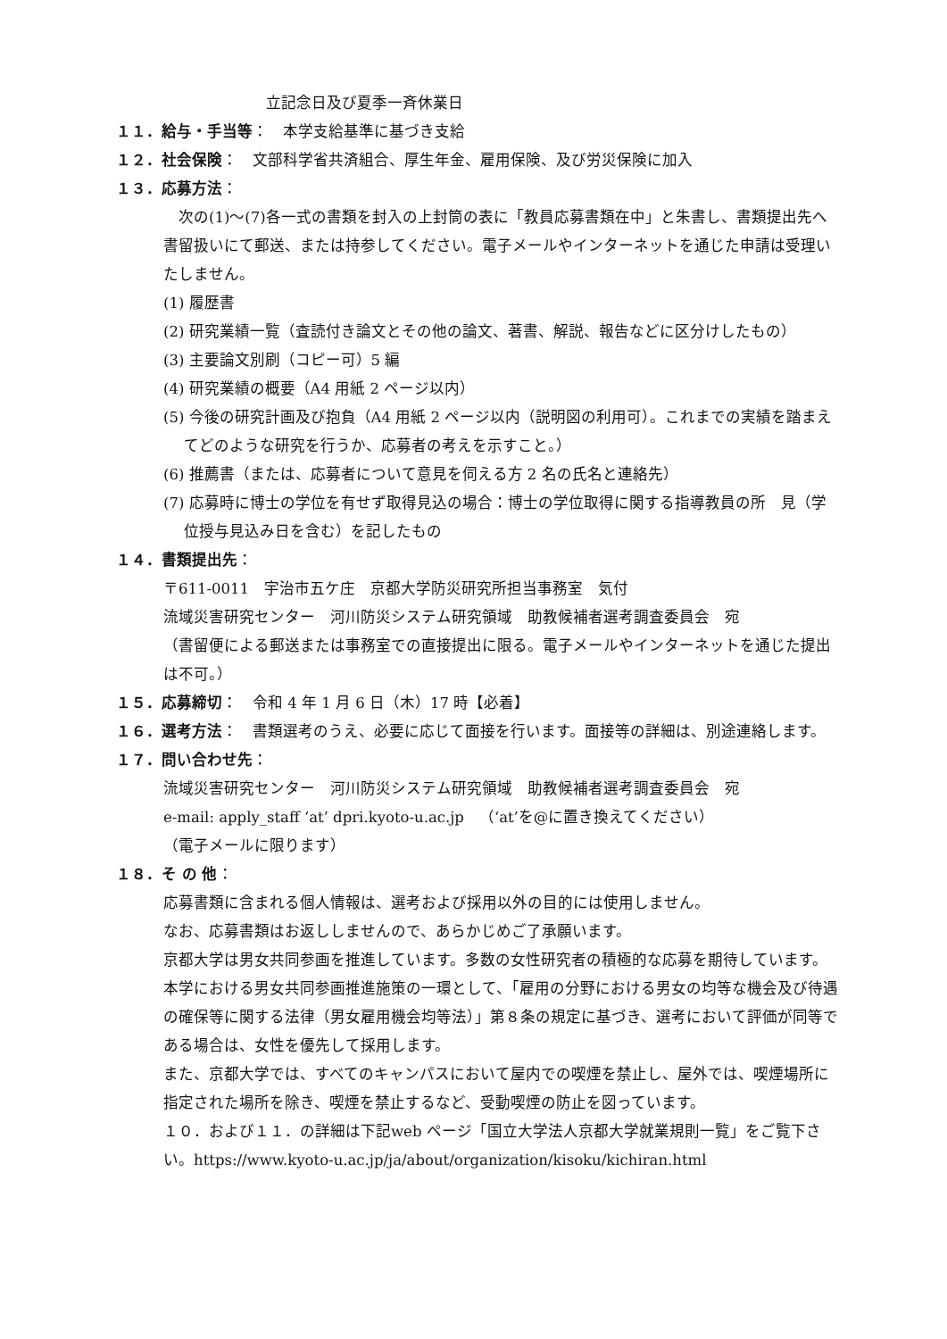立記念日及び夏季一斉休業日
１１．給与・手当等：　本学支給基準に基づき支給
１２．社会保険：　文部科学省共済組合、厚生年金、雇用保険、及び労災保険に加入
１３．応募方法：
　次の(1)～(7)各一式の書類を封入の上封筒の表に「教員応募書類在中」と朱書し、書類提出先へ書留扱いにて郵送、または持参してください。電子メールやインターネットを通じた申請は受理いたしません。
(1) 履歴書
(2) 研究業績一覧（査読付き論文とその他の論文、著書、解説、報告などに区分けしたもの）
(3) 主要論文別刷（コピー可）5 編
(4) 研究業績の概要（A4 用紙 2 ページ以内）
(5) 今後の研究計画及び抱負（A4 用紙 2 ページ以内（説明図の利用可）。これまでの実績を踏まえてどのような研究を行うか、応募者の考えを示すこと。）
(6) 推薦書（または、応募者について意見を伺える方 2 名の氏名と連絡先）
(7) 応募時に博士の学位を有せず取得見込の場合：博士の学位取得に関する指導教員の所　見（学位授与見込み日を含む）を記したもの
１４．書類提出先：
〒611-0011　宇治市五ケ庄　京都大学防災研究所担当事務室　気付
流域災害研究センター　河川防災システム研究領域　助教候補者選考調査委員会　宛
（書留便による郵送または事務室での直接提出に限る。電子メールやインターネットを通じた提出は不可。）
１５．応募締切：　令和 4 年 1 月 6 日（木）17 時【必着】
１６．選考方法：　書類選考のうえ、必要に応じて面接を行います。面接等の詳細は、別途連絡します。
１７．問い合わせ先：
流域災害研究センター　河川防災システム研究領域　助教候補者選考調査委員会　宛
e-mail: apply_staff ‘at’ dpri.kyoto-u.ac.jp　（‘at’を@に置き換えてください）
（電子メールに限ります）
１８．そ の 他：
応募書類に含まれる個人情報は、選考および採用以外の目的には使用しません。
なお、応募書類はお返ししませんので、あらかじめご了承願います。
京都大学は男女共同参画を推進しています。多数の女性研究者の積極的な応募を期待しています。本学における男女共同参画推進施策の一環として、「雇用の分野における男女の均等な機会及び待遇の確保等に関する法律（男女雇用機会均等法）」第８条の規定に基づき、選考において評価が同等である場合は、女性を優先して採用します。
また、京都大学では、すべてのキャンパスにおいて屋内での喫煙を禁止し、屋外では、喫煙場所に指定された場所を除き、喫煙を禁止するなど、受動喫煙の防止を図っています。
１０．および１１．の詳細は下記web ページ「国立大学法人京都大学就業規則一覧」をご覧下さい。https://www.kyoto-u.ac.jp/ja/about/organization/kisoku/kichiran.html